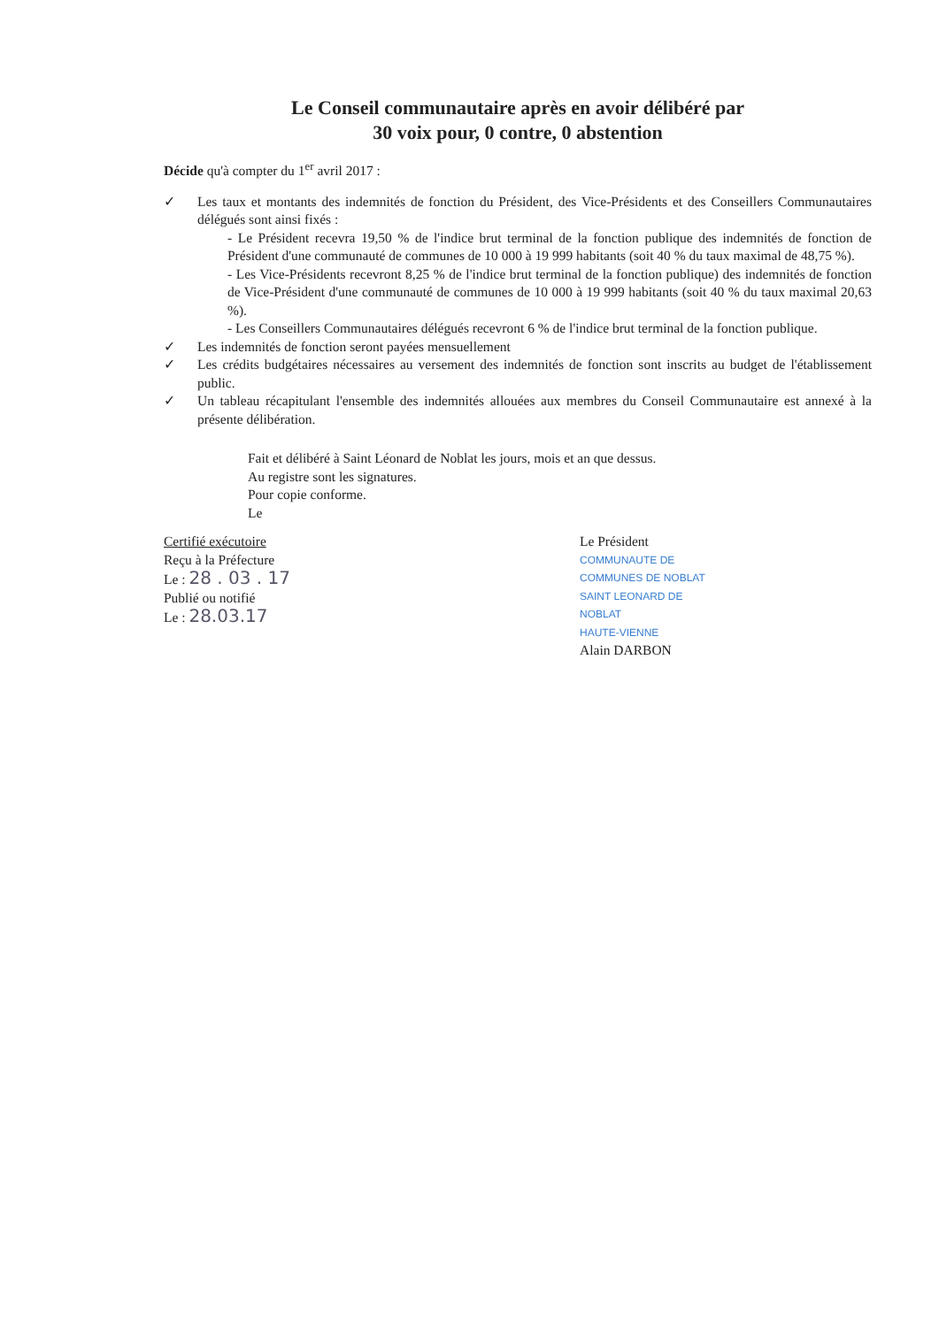Le Conseil communautaire après en avoir délibéré par
30 voix pour, 0 contre, 0 abstention
Décide qu'à compter du 1<sup>er</sup> avril 2017 :
✓ Les taux et montants des indemnités de fonction du Président, des Vice-Présidents et des Conseillers Communautaires délégués sont ainsi fixés :
- Le Président recevra 19,50 % de l'indice brut terminal de la fonction publique des indemnités de fonction de Président d'une communauté de communes de 10 000 à 19 999 habitants (soit 40 % du taux maximal de 48,75 %).
- Les Vice-Présidents recevront 8,25 % de l'indice brut terminal de la fonction publique) des indemnités de fonction de Vice-Président d'une communauté de communes de 10 000 à 19 999 habitants (soit 40 % du taux maximal 20,63 %).
- Les Conseillers Communautaires délégués recevront 6 % de l'indice brut terminal de la fonction publique.
✓ Les indemnités de fonction seront payées mensuellement
✓ Les crédits budgétaires nécessaires au versement des indemnités de fonction sont inscrits au budget de l'établissement public.
✓ Un tableau récapitulant l'ensemble des indemnités allouées aux membres du Conseil Communautaire est annexé à la présente délibération.
Fait et délibéré à Saint Léonard de Noblat les jours, mois et an que dessus.
Au registre sont les signatures.
Pour copie conforme.
Le
Certifié exécutoire
Reçu à la Préfecture
Le : 28 . 03 . 17
Publié ou notifié
Le : 28.03.17
Le Président
COMMUNAUTE DE COMMUNES DE NOBLAT
SAINT LEONARD DE NOBLAT
HAUTE-VIENNE
Alain DARBON